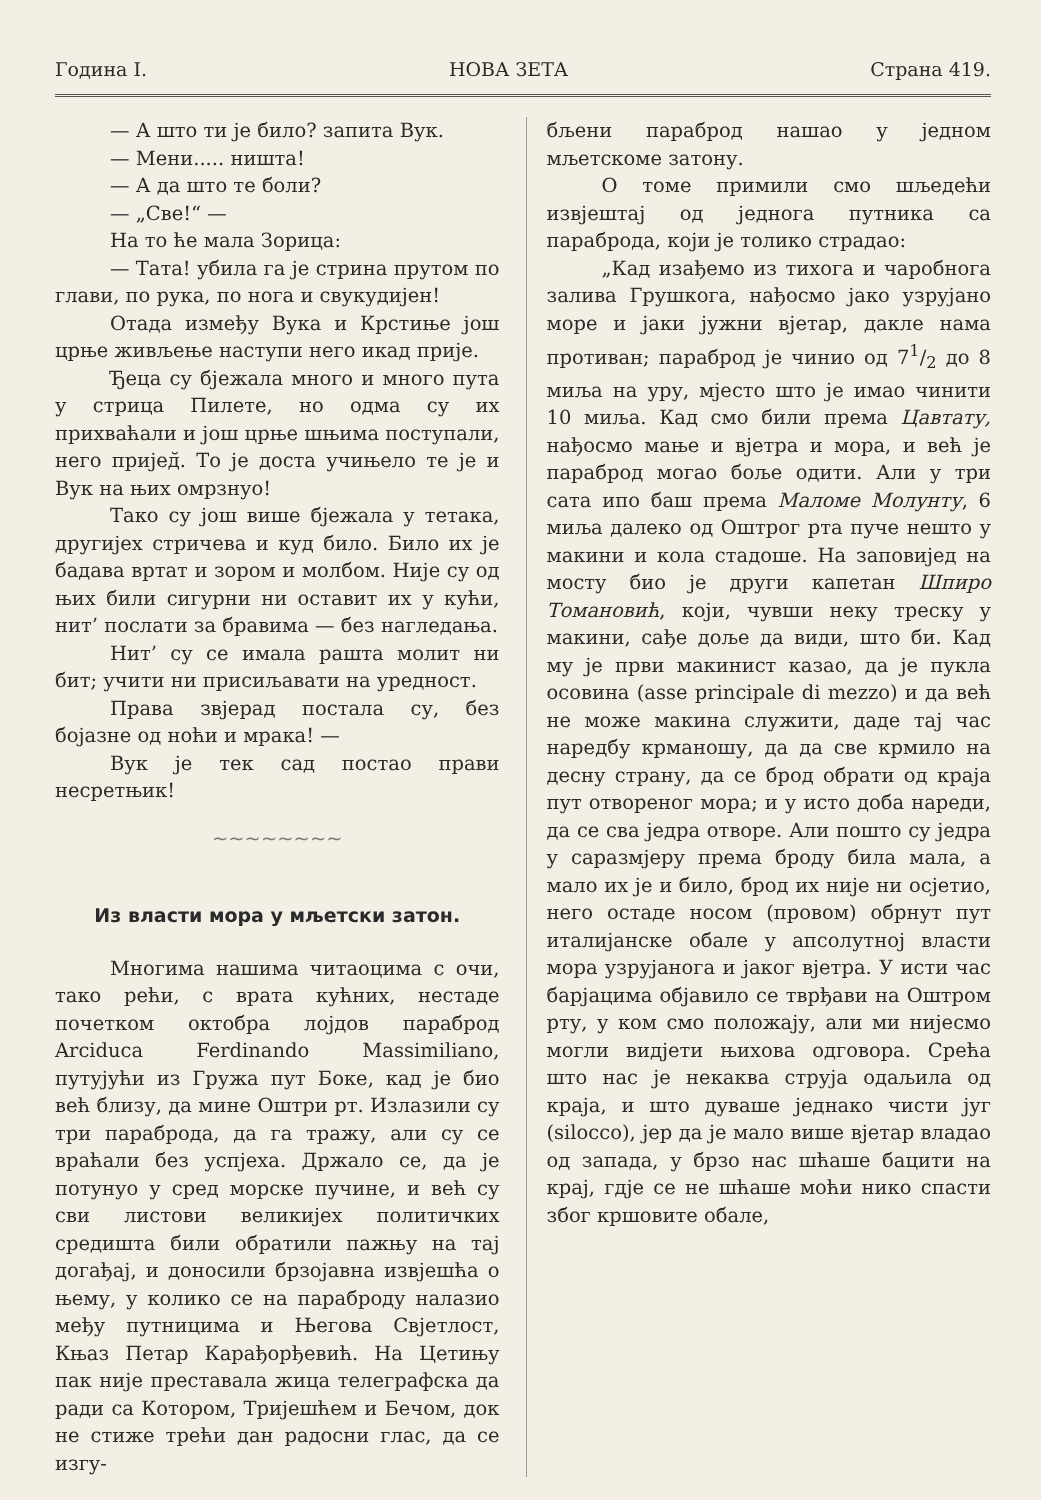Година I. НОВА ЗЕТА Страна 419.
— А што ти је било? запита Вук.
— Мени..... ништа!
— А да што те боли?
— „Све!“ —
На то ће мала Зорица:
— Тата! убила га је стрина прутом по глави, по рука, по нога и свукудијен!
Отада између Вука и Крстиње још црње живљење наступи него икад прије.
Ђеца су бјежала много и много пута у стрица Пилете, но одма су их прихваћали и још црње шњима поступали, него пријед̆. То је доста учињело те је и Вук на њих омрзнуо!
Тако су још више бјежала у тетака, другијех стричева и куд било. Било их је бадава вртат и зором и молбом. Није су од њих били сигурни ни оставит их у кући, нит’ послати за бравима — без нагледања.
Нит’ су се имала рашта молит ни бит; учити ни присиљавати на уредност.
Права звјерад постала су, без бојазне од ноћи и мрака! —
Вук је тек сад постао прави несретњик!
~~~~~~~~
Из власти мора у мљетски затон.
Многима нашима читаоцима с очи, тако рећи, с врата кућних, нестаде почетком октобра лојдов параброд Arciduca Ferdinando Massimiliano, путујући из Гружа пут Боке, кад је био већ близу, да мине Оштри рт. Излазили су три параброда, да га тражу, али су се враћали без успјеха. Држало се, да је потунуо у сред морске пучине, и већ су сви листови великијех политичких средишта били обратили пажњу на тај догађај, и доносили брзојавна извјешћа о њему, у колико се на параброду налазио међу путницима и Његова Свјетлост, Књаз Петар Карађорђевић. На Цетињу пак није преставала жица телеграфска да ради са Котором, Тријешћем и Бечом, док не стиже трећи дан радосни глас, да се изгу-
бљени параброд нашао у једном мљетскоме затону.
О томе примили смо шљедећи извјештај од једнога путника са параброда, који је толико страдао:
„Кад изађемо из тихога и чаробнога залива Грушкога, нађосмо јако узрујано море и јаки јужни вјетар, дакле нама противан; параброд је чинио од 71/2 до 8 миља на уру, мјесто што је имао чинити 10 миља. Кад смо били према Цавтату, нађосмо мање и вјетра и мора, и већ је параброд могао боље одити. Али у три сата ипо баш према Маломе Молунту, 6 миља далеко од Оштрог рта пуче нешто у макини и кола стадоше. На заповијед на мосту био је други капетан Шпиро Томановић, који, чувши неку треску у макини, сађе доље да види, што би. Кад му је први макинист казао, да је пукла осовина (asse principale di mezzo) и да већ не може макина служити, даде тај час наредбу крманошу, да да све крмило на десну страну, да се брод обрати од краја пут отвореног мора; и у исто доба нареди, да се сва једра отворе. Али пошто су једра у саразмјеру према броду била мала, а мало их је и било, брод их није ни осјетио, него остаде носом (провом) обрнут пут италијанске обале у апсолутној власти мора узрујанога и јаког вјетра. У исти час барјацима објавило се тврђави на Оштром рту, у ком смо положају, али ми нијесмо могли видјети њихова одговора. Срећа што нас је некаква струја одаљила од краја, и што дуваше једнако чисти југ (silocco), јер да је мало више вјетар владао од запада, у брзо нас шћаше бацити на крај, гдје се не шћаше моћи нико спасти због кршовите обале,